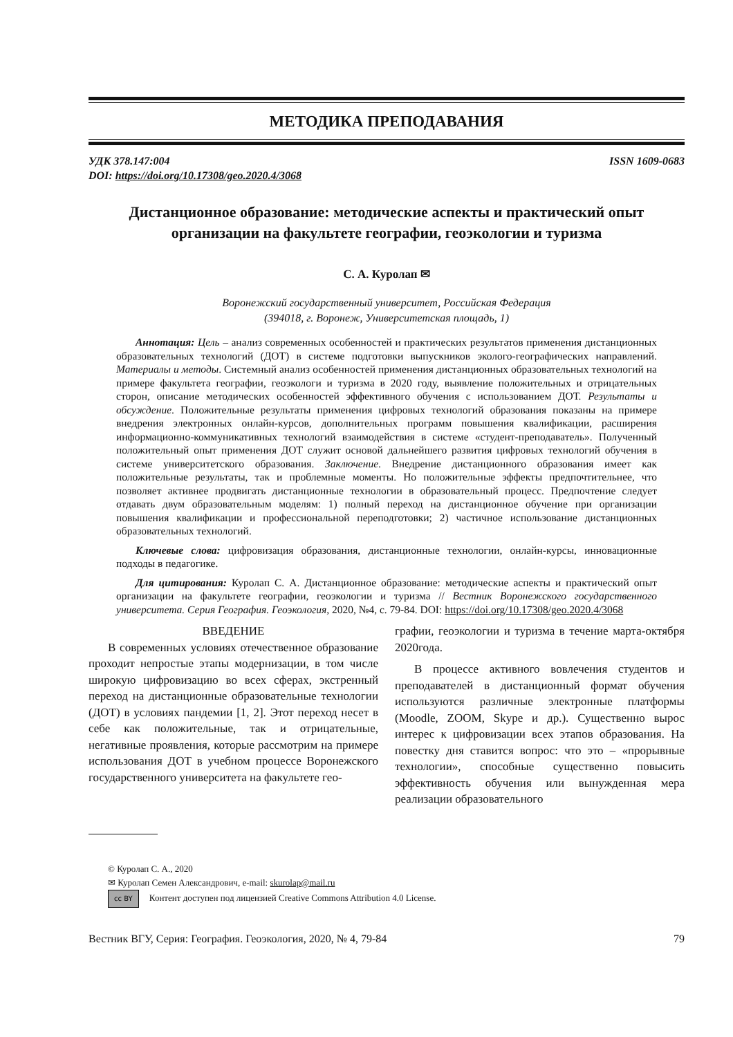МЕТОДИКА ПРЕПОДАВАНИЯ
УДК 378.147:004
DOI: https://doi.org/10.17308/geo.2020.4/3068
ISSN 1609-0683
Дистанционное образование: методические аспекты и практический опыт организации на факультете географии, геоэкологии и туризма
С. А. Куролап ✉
Воронежский государственный университет, Российская Федерация
(394018, г. Воронеж, Университетская площадь, 1)
Аннотация: Цель – анализ современных особенностей и практических результатов применения дистанционных образовательных технологий (ДОТ) в системе подготовки выпускников эколого-географических направлений. Материалы и методы. Системный анализ особенностей применения дистанционных образовательных технологий на примере факультета географии, геоэкологи и туризма в 2020 году, выявление положительных и отрицательных сторон, описание методических особенностей эффективного обучения с использованием ДОТ. Результаты и обсуждение. Положительные результаты применения цифровых технологий образования показаны на примере внедрения электронных онлайн-курсов, дополнительных программ повышения квалификации, расширения информационно-коммуникативных технологий взаимодействия в системе «студент-преподаватель». Полученный положительный опыт применения ДОТ служит основой дальнейшего развития цифровых технологий обучения в системе университетского образования. Заключение. Внедрение дистанционного образования имеет как положительные результаты, так и проблемные моменты. Но положительные эффекты предпочтительнее, что позволяет активнее продвигать дистанционные технологии в образовательный процесс. Предпочтение следует отдавать двум образовательным моделям: 1) полный переход на дистанционное обучение при организации повышения квалификации и профессиональной переподготовки; 2) частичное использование дистанционных образовательных технологий.
Ключевые слова: цифровизация образования, дистанционные технологии, онлайн-курсы, инновационные подходы в педагогике.
Для цитирования: Куролап С. А. Дистанционное образование: методические аспекты и практический опыт организации на факультете географии, геоэкологии и туризма // Вестник Воронежского государственного университета. Серия География. Геоэкология, 2020, №4, с. 79-84. DOI: https://doi.org/10.17308/geo.2020.4/3068
ВВЕДЕНИЕ
В современных условиях отечественное образование проходит непростые этапы модернизации, в том числе широкую цифровизацию во всех сферах, экстренный переход на дистанционные образовательные технологии (ДОТ) в условиях пандемии [1, 2]. Этот переход несет в себе как положительные, так и отрицательные, негативные проявления, которые рассмотрим на примере использования ДОТ в учебном процессе Воронежского государственного университета на факультете гео-
графии, геоэкологии и туризма в течение марта-октября 2020года.
В процессе активного вовлечения студентов и преподавателей в дистанционный формат обучения используются различные электронные платформы (Moodle, ZOOM, Skype и др.). Существенно вырос интерес к цифровизации всех этапов образования. На повестку дня ставится вопрос: что это – «прорывные технологии», способные существенно повысить эффективность обучения или вынужденная мера реализации образовательного
© Куролап С. А., 2020
✉ Куролап Семен Александрович, e-mail: skurolap@mail.ru
cc BY Контент доступен под лицензией Creative Commons Attribution 4.0 License.
Вестник ВГУ, Серия: География. Геоэкология, 2020, № 4, 79-84 79